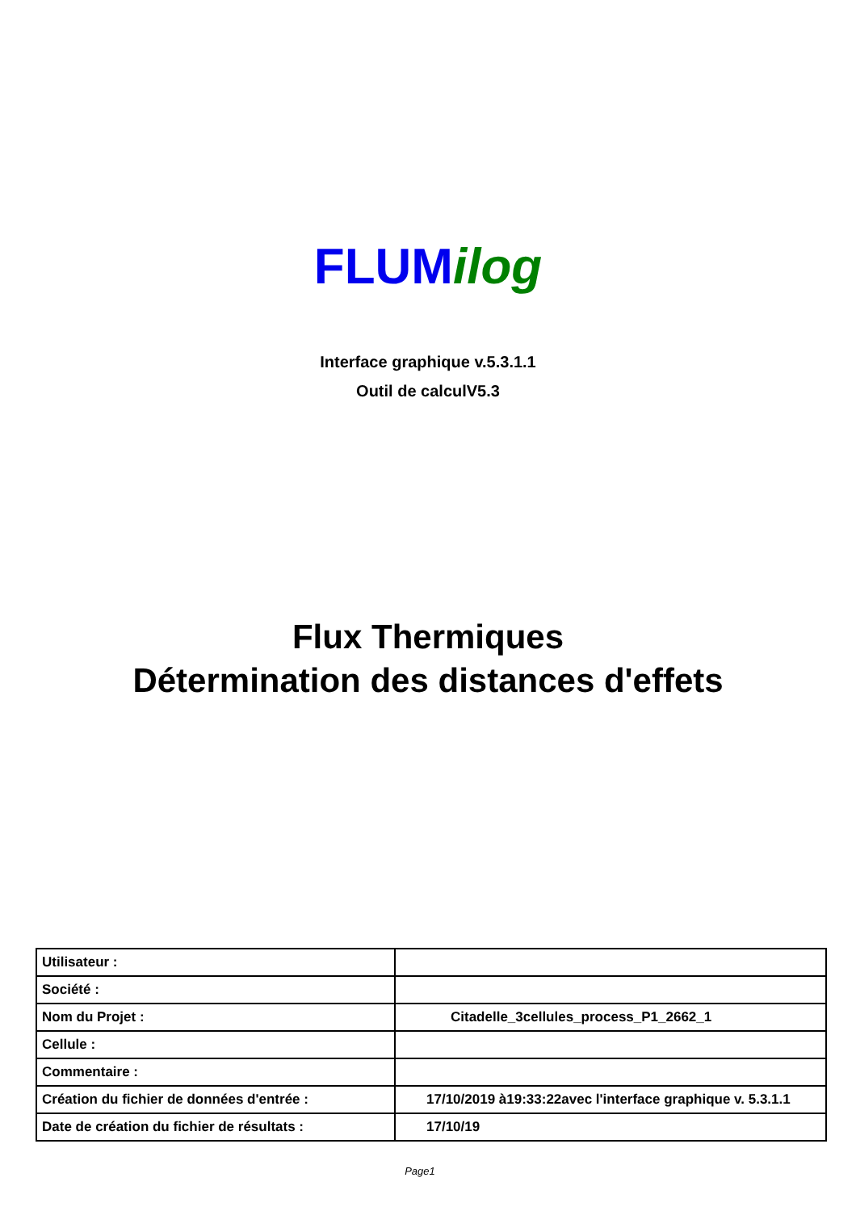FLUM ilog
Interface graphique v.5.3.1.1
Outil de calculV5.3
Flux Thermiques
Détermination des distances d'effets
| Utilisateur : | |
| Société : | |
| Nom du Projet : | Citadelle_3cellules_process_P1_2662_1 |
| Cellule : | |
| Commentaire : | |
| Création du fichier de données d'entrée : | 17/10/2019 à19:33:22avec l'interface graphique v. 5.3.1.1 |
| Date de création du fichier de résultats : | 17/10/19 |
Page1